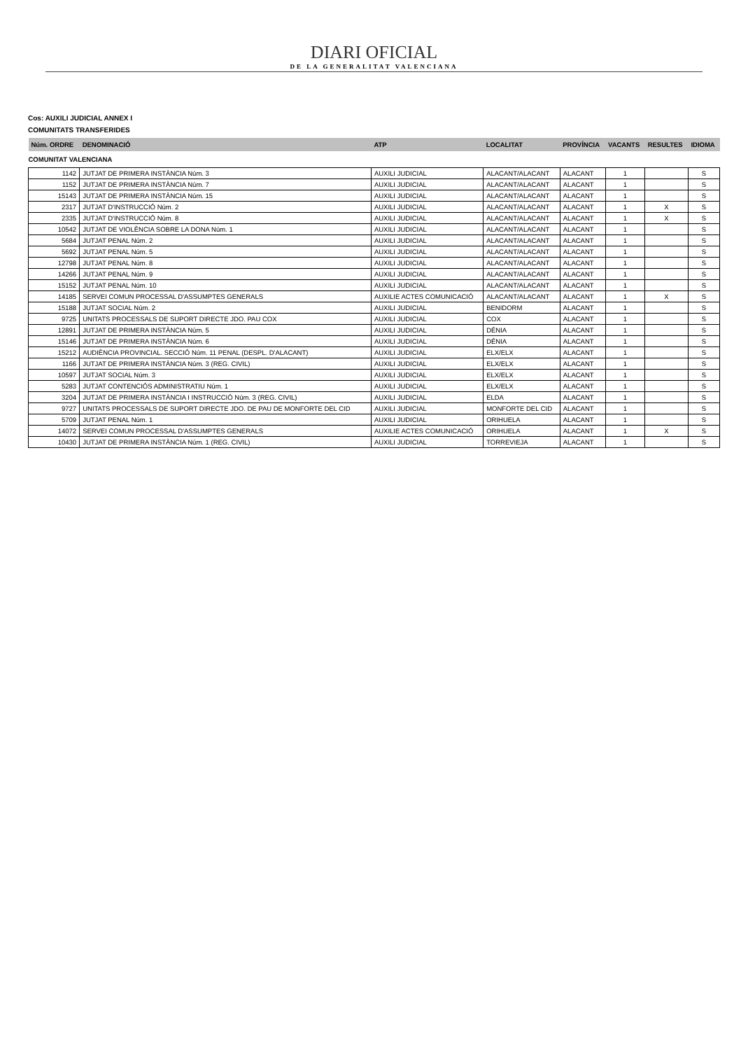DIARI OFICIAL
DE LA GENERALITAT VALENCIANA
Cos: AUXILI JUDICIAL ANNEX I
COMUNITATS TRANSFERIDES
| Núm. ORDRE | DENOMINACIÓ | ATP | LOCALITAT | PROVÍNCIA | VACANTS | RESULTES | IDIOMA |
| --- | --- | --- | --- | --- | --- | --- | --- |
| COMUNITAT VALENCIANA | | | | | | | |
| 1142 | JUTJAT DE PRIMERA INSTÀNCIA Núm. 3 | AUXILI JUDICIAL | ALACANT/ALACANT | ALACANT | 1 | | S |
| 1152 | JUTJAT DE PRIMERA INSTÀNCIA Núm. 7 | AUXILI JUDICIAL | ALACANT/ALACANT | ALACANT | 1 | | S |
| 15143 | JUTJAT DE PRIMERA INSTÀNCIA Núm. 15 | AUXILI JUDICIAL | ALACANT/ALACANT | ALACANT | 1 | | S |
| 2317 | JUTJAT D'INSTRUCCIÓ Núm. 2 | AUXILI JUDICIAL | ALACANT/ALACANT | ALACANT | 1 | X | S |
| 2335 | JUTJAT D'INSTRUCCIÓ Núm. 8 | AUXILI JUDICIAL | ALACANT/ALACANT | ALACANT | 1 | X | S |
| 10542 | JUTJAT DE VIOLÈNCIA SOBRE LA DONA Núm. 1 | AUXILI JUDICIAL | ALACANT/ALACANT | ALACANT | 1 | | S |
| 5684 | JUTJAT PENAL Núm. 2 | AUXILI JUDICIAL | ALACANT/ALACANT | ALACANT | 1 | | S |
| 5692 | JUTJAT PENAL Núm. 5 | AUXILI JUDICIAL | ALACANT/ALACANT | ALACANT | 1 | | S |
| 12798 | JUTJAT PENAL Núm. 8 | AUXILI JUDICIAL | ALACANT/ALACANT | ALACANT | 1 | | S |
| 14266 | JUTJAT PENAL Núm. 9 | AUXILI JUDICIAL | ALACANT/ALACANT | ALACANT | 1 | | S |
| 15152 | JUTJAT PENAL Núm. 10 | AUXILI JUDICIAL | ALACANT/ALACANT | ALACANT | 1 | | S |
| 14185 | SERVEI COMUN PROCESSAL D'ASSUMPTES GENERALS | AUXILIE ACTES COMUNICACIÓ | ALACANT/ALACANT | ALACANT | 1 | X | S |
| 15188 | JUTJAT SOCIAL Núm. 2 | AUXILI JUDICIAL | BENIDORM | ALACANT | 1 | | S |
| 9725 | UNITATS PROCESSALS DE SUPORT DIRECTE JDO. PAU COX | AUXILI JUDICIAL | COX | ALACANT | 1 | | S |
| 12891 | JUTJAT DE PRIMERA INSTÀNCIA Núm. 5 | AUXILI JUDICIAL | DÉNIA | ALACANT | 1 | | S |
| 15146 | JUTJAT DE PRIMERA INSTÀNCIA Núm. 6 | AUXILI JUDICIAL | DÉNIA | ALACANT | 1 | | S |
| 15212 | AUDIÈNCIA PROVINCIAL. SECCIÓ Núm. 11 PENAL (DESPL. D'ALACANT) | AUXILI JUDICIAL | ELX/ELX | ALACANT | 1 | | S |
| 1166 | JUTJAT DE PRIMERA INSTÀNCIA Núm. 3 (REG. CIVIL) | AUXILI JUDICIAL | ELX/ELX | ALACANT | 1 | | S |
| 10597 | JUTJAT SOCIAL Núm. 3 | AUXILI JUDICIAL | ELX/ELX | ALACANT | 1 | | S |
| 5283 | JUTJAT CONTENCIÓS ADMINISTRATIU Núm. 1 | AUXILI JUDICIAL | ELX/ELX | ALACANT | 1 | | S |
| 3204 | JUTJAT DE PRIMERA INSTÀNCIA I INSTRUCCIÓ Núm. 3 (REG. CIVIL) | AUXILI JUDICIAL | ELDA | ALACANT | 1 | | S |
| 9727 | UNITATS PROCESSALS DE SUPORT DIRECTE JDO. DE PAU DE MONFORTE DEL CID | AUXILI JUDICIAL | MONFORTE DEL CID | ALACANT | 1 | | S |
| 5709 | JUTJAT PENAL Núm. 1 | AUXILI JUDICIAL | ORIHUELA | ALACANT | 1 | | S |
| 14072 | SERVEI COMUN PROCESSAL D'ASSUMPTES GENERALS | AUXILIE ACTES COMUNICACIÓ | ORIHUELA | ALACANT | 1 | X | S |
| 10430 | JUTJAT DE PRIMERA INSTÀNCIA Núm. 1 (REG. CIVIL) | AUXILI JUDICIAL | TORREVIEJA | ALACANT | 1 | | S |